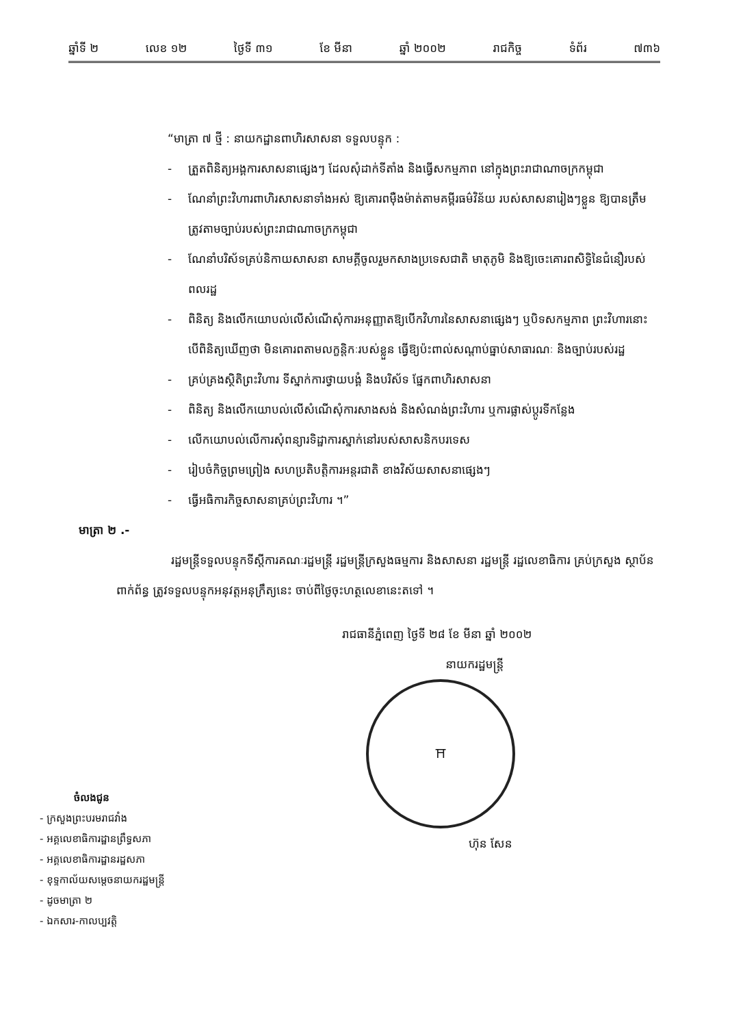ឆ្នាំទី ២ លេខ ១២ ថ្ងៃទី ៣១ ខែ មីនា ឆ្នាំ ២០០២ រាជកិច្ច ទំព័រ ៧៣៦
“មាត្រា ៧ ថ្មី : នាយកដ្ឋានពាហិរសាសនា ទទួលបន្ទុក :
- ត្រួតពិនិត្យអង្គការសាសនាផ្សេងៗ ដែលសុំដាក់ទីតាំង និងធ្វើសកម្មភាព នៅក្នុងព្រះរាជាណាចក្រកម្ពុជា
- ណែនាំព្រះវិហារពាហិរសាសនាទាំងអស់ ឱ្យគោរពម៉ឺងម៉ាត់តាមគម្ពីរធម៌វិន័យ របស់សាសនារៀងៗខ្លួន ឱ្យបានត្រឹមត្រូវតាមច្បាប់របស់ព្រះរាជាណាចក្រកម្ពុជា
- ណែនាំបរិស័ទគ្រប់និកាយសាសនា សាមគ្គីចូលរួមកសាងប្រទេសជាតិ មាតុភូមិ និងឱ្យចេះគោរពសិទ្ធិនៃជំនឿរបស់ពលរដ្ឋ
- ពិនិត្យ និងលើកយោបល់លើសំណើសុំការអនុញ្ញាតឱ្យបើកវិហារនៃសាសនាផ្សេងៗ ឬបិទសកម្មភាព ព្រះវិហារនោះ បើពិនិត្យឃើញថា មិនគោរពតាមលក្ខន្តិកៈរបស់ខ្លួន ធ្វើឱ្យប៉ះពាល់សណ្តាប់ធ្នាប់សាធារណៈ និងច្បាប់របស់រដ្ឋ
- គ្រប់គ្រងស្ថិតិព្រះវិហារ ទីស្នាក់ការថ្វាយបង្គំ និងបរិស័ទ ផ្នែកពាហិរសាសនា
- ពិនិត្យ និងលើកយោបល់លើសំណើសុំការសាងសង់ និងសំណង់ព្រះវិហារ ឬការផ្លាស់ប្តូរទីកន្លែង
- លើកយោបល់លើការសុំពន្យារទិដ្ឋាការស្នាក់នៅរបស់សាសនិកបរទេស
- រៀបចំកិច្ចព្រមព្រៀង សហប្រតិបត្តិការអន្តរជាតិ ខាងវិស័យសាសនាផ្សេងៗ
- ធ្វើអធិការកិច្ចសាសនាគ្រប់ព្រះវិហារ ។”
មាត្រា ២ .-
រដ្ឋមន្ត្រីទទួលបន្ទុកទីស្តីការគណៈរដ្ឋមន្ត្រី រដ្ឋមន្ត្រីក្រសួងធម្មការ និងសាសនា រដ្ឋមន្ត្រី រដ្ឋលេខាធិការ គ្រប់ក្រសួង ស្ថាប័នពាក់ព័ន្ធ ត្រូវទទួលបន្ទុកអនុវត្តអនុក្រឹត្យនេះ ចាប់ពីថ្ងៃចុះហត្ថលេខានេះតទៅ ។
រាជធានីភ្នំពេញ ថ្ងៃទី ២៨ ខែ មីនា ឆ្នាំ ២០០២
នាយករដ្ឋមន្ត្រី
⛩
ហ៊ុន សែន
ចំលងជូន
- ក្រសួងព្រះបរមរាជវាំង
- អគ្គលេខាធិការដ្ឋានព្រឹទ្ធសភា
- អគ្គលេខាធិការដ្ឋានរដ្ឋសភា
- ខុទ្ទកាល័យសម្តេចនាយករដ្ឋមន្ត្រី
- ដូចមាត្រា ២
- ឯកសារ-កាលប្បវត្តិ